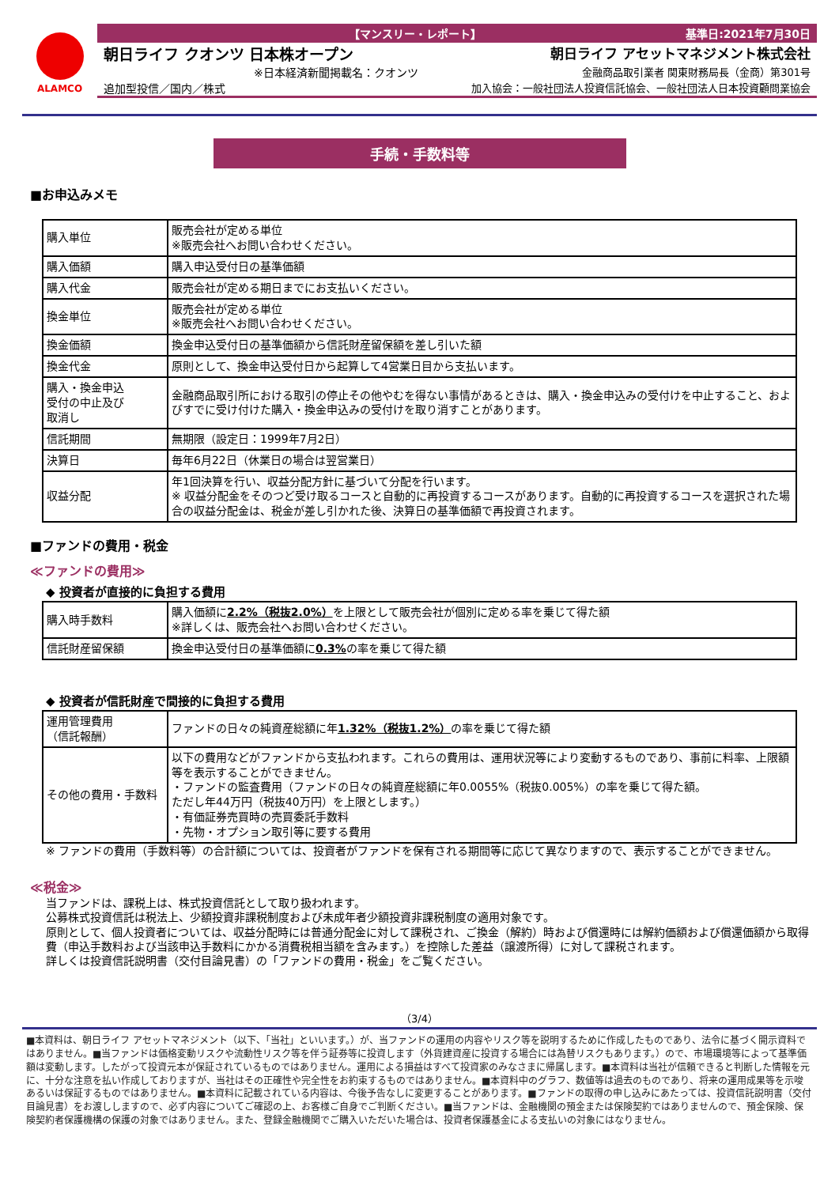ALAMCO
【マンスリー・レポート】 基準日:2021年7月30日
朝日ライフ クオンツ 日本株オープン 朝日ライフ アセットマネジメント株式会社
※日本経済新聞掲載名：クオンツ 金融商品取引業者 関東財務局長（金商）第301号
追加型投信／国内／株式 加入協会：一般社団法人投資信託協会、一般社団法人日本投資顧問業協会
手続・手数料等
■お申込みメモ
| 購入単位 | 販売会社が定める単位 ※販売会社へお問い合わせください。 |
| 購入価額 | 購入申込受付日の基準価額 |
| 購入代金 | 販売会社が定める期日までにお支払いください。 |
| 換金単位 | 販売会社が定める単位 ※販売会社へお問い合わせください。 |
| 換金価額 | 換金申込受付日の基準価額から信託財産留保額を差し引いた額 |
| 換金代金 | 原則として、換金申込受付日から起算して4営業日目から支払います。 |
| 購入・換金申込 受付の中止及び 取消し | 金融商品取引所における取引の停止その他やむを得ない事情があるときは、購入・換金申込みの受付けを中止すること、およびすでに受け付けた購入・換金申込みの受付けを取り消すことがあります。 |
| 信託期間 | 無期限（設定日：1999年7月2日） |
| 決算日 | 毎年6月22日（休業日の場合は翌営業日） |
| 収益分配 | 年1回決算を行い、収益分配方針に基づいて分配を行います。 ※ 収益分配金をそのつど受け取るコースと自動的に再投資するコースがあります。自動的に再投資するコースを選択された場合の収益分配金は、税金が差し引かれた後、決算日の基準価額で再投資されます。 |
■ファンドの費用・税金
≪ファンドの費用≫
◆ 投資者が直接的に負担する費用
| 購入時手数料 | 購入価額に 2.2%（税抜2.0%） を上限として販売会社が個別に定める率を乗じて得た額 ※詳しくは、販売会社へお問い合わせください。 |
| 信託財産留保額 | 換金申込受付日の基準価額に 0.3% の率を乗じて得た額 |
◆ 投資者が信託財産で間接的に負担する費用
| 運用管理費用 （信託報酬） | ファンドの日々の純資産総額に年 1.32%（税抜1.2%） の率を乗じて得た額 |
| その他の費用・手数料 | 以下の費用などがファンドから支払われます。これらの費用は、運用状況等により変動するものであり、事前に料率、上限額等を表示することができません。 ・ファンドの監査費用（ファンドの日々の純資産総額に年0.0055%（税抜0.005%）の率を乗じて得た額。 ただし年44万円（税抜40万円）を上限とします。） ・有価証券売買時の売買委託手数料 ・先物・オプション取引等に要する費用 |
※ ファンドの費用（手数料等）の合計額については、投資者がファンドを保有される期間等に応じて異なりますので、表示することができません。
≪税金≫
当ファンドは、課税上は、株式投資信託として取り扱われます。
公募株式投資信託は税法上、少額投資非課税制度および未成年者少額投資非課税制度の適用対象です。
原則として、個人投資者については、収益分配時には普通分配金に対して課税され、ご換金（解約）時および償還時には解約価額および償還価額から取得費（申込手数料および当該申込手数料にかかる消費税相当額を含みます。）を控除した差益（譲渡所得）に対して課税されます。
詳しくは投資信託説明書（交付目論見書）の「ファンドの費用・税金」をご覧ください。
（3/4）
■本資料は、朝日ライフ アセットマネジメント（以下、「当社」といいます。）が、当ファンドの運用の内容やリスク等を説明するために作成したものであり、法令に基づく開示資料ではありません。■当ファンドは価格変動リスクや流動性リスク等を伴う証券等に投資します（外貨建資産に投資する場合には為替リスクもあります。）ので、市場環境等によって基準価額は変動します。したがって投資元本が保証されているものではありません。運用による損益はすべて投資家のみなさまに帰属します。■本資料は当社が信頼できると判断した情報を元に、十分な注意を払い作成しておりますが、当社はその正確性や完全性をお約束するものではありません。■本資料中のグラフ、数値等は過去のものであり、将来の運用成果等を示唆あるいは保証するものではありません。■本資料に記載されている内容は、今後予告なしに変更することがあります。■ファンドの取得の申し込みにあたっては、投資信託説明書（交付目論見書）をお渡ししますので、必ず内容についてご確認の上、お客様ご自身でご判断ください。■当ファンドは、金融機関の預金または保険契約ではありませんので、預金保険、保険契約者保護機構の保護の対象ではありません。また、登録金融機関でご購入いただいた場合は、投資者保護基金による支払いの対象にはなりません。